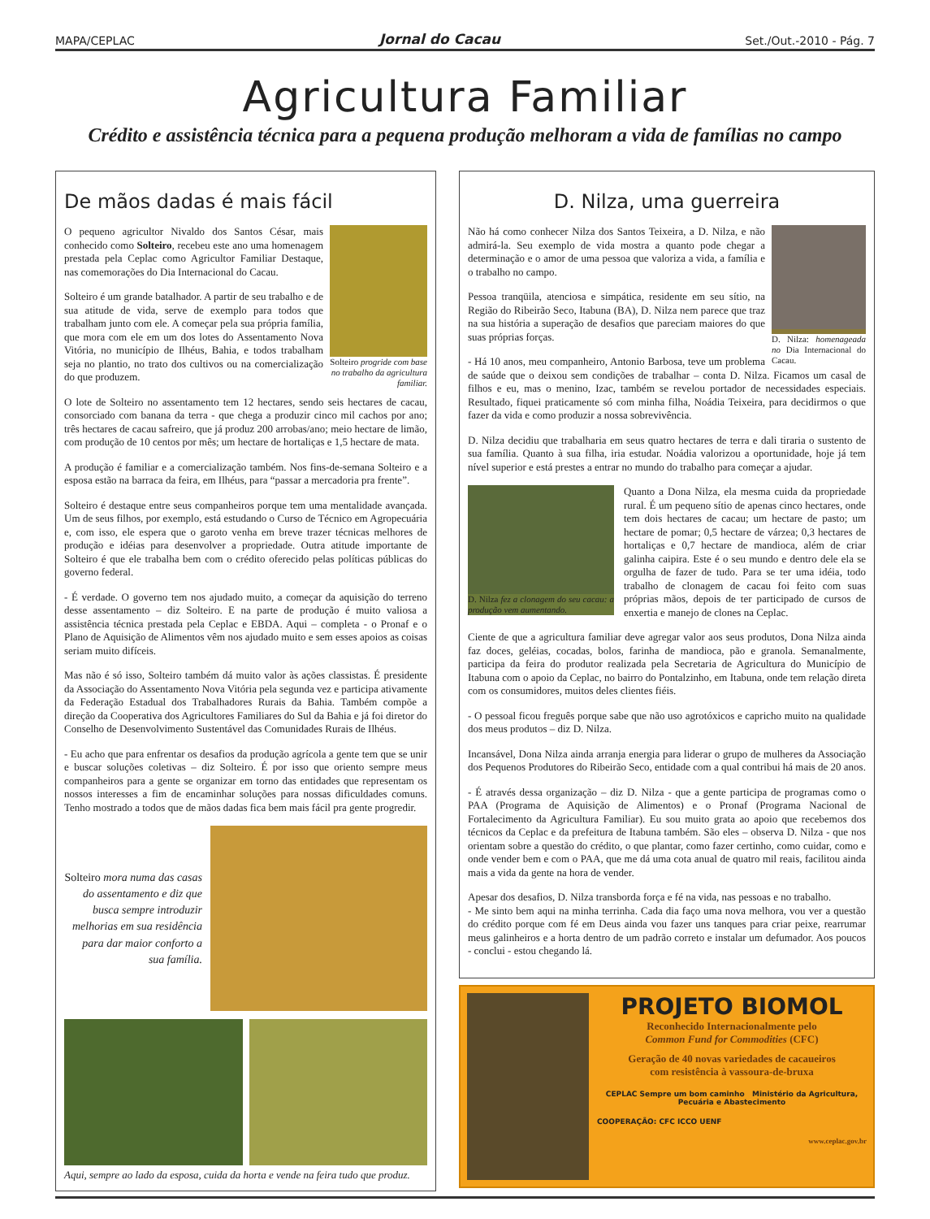MAPA/CEPLAC Jornal do Cacau Set./Out.-2010 - Pág. 7
Agricultura Familiar
Crédito e assistência técnica para a pequena produção melhoram a vida de famílias no campo
De mãos dadas é mais fácil
Solteiro progride com base no trabalho da agricultura familiar.
O pequeno agricultor Nivaldo dos Santos César, mais conhecido como Solteiro, recebeu este ano uma homenagem prestada pela Ceplac como Agricultor Familiar Destaque, nas comemorações do Dia Internacional do Cacau.
Solteiro é um grande batalhador. A partir de seu trabalho e de sua atitude de vida, serve de exemplo para todos que trabalham junto com ele. A começar pela sua própria família, que mora com ele em um dos lotes do Assentamento Nova Vitória, no município de Ilhéus, Bahia, e todos trabalham seja no plantio, no trato dos cultivos ou na comercialização do que produzem.
O lote de Solteiro no assentamento tem 12 hectares, sendo seis hectares de cacau, consorciado com banana da terra - que chega a produzir cinco mil cachos por ano; três hectares de cacau safreiro, que já produz 200 arrobas/ano; meio hectare de limão, com produção de 10 centos por mês; um hectare de hortaliças e 1,5 hectare de mata.
A produção é familiar e a comercialização também. Nos fins-de-semana Solteiro e a esposa estão na barraca da feira, em Ilhéus, para “passar a mercadoria pra frente”.
Solteiro é destaque entre seus companheiros porque tem uma mentalidade avançada. Um de seus filhos, por exemplo, está estudando o Curso de Técnico em Agropecuária e, com isso, ele espera que o garoto venha em breve trazer técnicas melhores de produção e idéias para desenvolver a propriedade. Outra atitude importante de Solteiro é que ele trabalha bem com o crédito oferecido pelas políticas públicas do governo federal.
- É verdade. O governo tem nos ajudado muito, a começar da aquisição do terreno desse assentamento – diz Solteiro. E na parte de produção é muito valiosa a assistência técnica prestada pela Ceplac e EBDA. Aqui – completa - o Pronaf e o Plano de Aquisição de Alimentos vêm nos ajudado muito e sem esses apoios as coisas seriam muito difíceis.
Mas não é só isso, Solteiro também dá muito valor às ações classistas. É presidente da Associação do Assentamento Nova Vitória pela segunda vez e participa ativamente da Federação Estadual dos Trabalhadores Rurais da Bahia. Também compõe a direção da Cooperativa dos Agricultores Familiares do Sul da Bahia e já foi diretor do Conselho de Desenvolvimento Sustentável das Comunidades Rurais de Ilhéus.
- Eu acho que para enfrentar os desafios da produção agrícola a gente tem que se unir e buscar soluções coletivas – diz Solteiro. É por isso que oriento sempre meus companheiros para a gente se organizar em torno das entidades que representam os nossos interesses a fim de encaminhar soluções para nossas dificuldades comuns. Tenho mostrado a todos que de mãos dadas fica bem mais fácil pra gente progredir.
Solteiro mora numa das casas do assentamento e diz que busca sempre introduzir melhorias em sua residência para dar maior conforto a sua família.
Aqui, sempre ao lado da esposa, cuida da horta e vende na feira tudo que produz.
D. Nilza, uma guerreira
D. Nilza: homenageada no Dia Internacional do Cacau.
Não há como conhecer Nilza dos Santos Teixeira, a D. Nilza, e não admirá-la. Seu exemplo de vida mostra a quanto pode chegar a determinação e o amor de uma pessoa que valoriza a vida, a família e o trabalho no campo.
Pessoa tranqüila, atenciosa e simpática, residente em seu sítio, na Região do Ribeirão Seco, Itabuna (BA), D. Nilza nem parece que traz na sua história a superação de desafios que pareciam maiores do que suas próprias forças.
- Há 10 anos, meu companheiro, Antonio Barbosa, teve um problema de saúde que o deixou sem condições de trabalhar – conta D. Nilza. Ficamos um casal de filhos e eu, mas o menino, Izac, também se revelou portador de necessidades especiais. Resultado, fiquei praticamente só com minha filha, Noádia Teixeira, para decidirmos o que fazer da vida e como produzir a nossa sobrevivência.
D. Nilza decidiu que trabalharia em seus quatro hectares de terra e dali tiraria o sustento de sua família. Quanto à sua filha, iria estudar. Noádia valorizou a oportunidade, hoje já tem nível superior e está prestes a entrar no mundo do trabalho para começar a ajudar.
D. Nilza fez a clonagem do seu cacau: a produção vem aumentando.
Quanto a Dona Nilza, ela mesma cuida da propriedade rural. É um pequeno sítio de apenas cinco hectares, onde tem dois hectares de cacau; um hectare de pasto; um hectare de pomar; 0,5 hectare de várzea; 0,3 hectares de hortaliças e 0,7 hectare de mandioca, além de criar galinha caipira. Este é o seu mundo e dentro dele ela se orgulha de fazer de tudo. Para se ter uma idéia, todo trabalho de clonagem de cacau foi feito com suas próprias mãos, depois de ter participado de cursos de enxertia e manejo de clones na Ceplac.
Ciente de que a agricultura familiar deve agregar valor aos seus produtos, Dona Nilza ainda faz doces, geléias, cocadas, bolos, farinha de mandioca, pão e granola. Semanalmente, participa da feira do produtor realizada pela Secretaria de Agricultura do Município de Itabuna com o apoio da Ceplac, no bairro do Pontalzinho, em Itabuna, onde tem relação direta com os consumidores, muitos deles clientes fiéis.
- O pessoal ficou freguês porque sabe que não uso agrotóxicos e capricho muito na qualidade dos meus produtos – diz D. Nilza.
Incansável, Dona Nilza ainda arranja energia para liderar o grupo de mulheres da Associação dos Pequenos Produtores do Ribeirão Seco, entidade com a qual contribui há mais de 20 anos.
- É através dessa organização – diz D. Nilza - que a gente participa de programas como o PAA (Programa de Aquisição de Alimentos) e o Pronaf (Programa Nacional de Fortalecimento da Agricultura Familiar). Eu sou muito grata ao apoio que recebemos dos técnicos da Ceplac e da prefeitura de Itabuna também. São eles – observa D. Nilza - que nos orientam sobre a questão do crédito, o que plantar, como fazer certinho, como cuidar, como e onde vender bem e com o PAA, que me dá uma cota anual de quatro mil reais, facilitou ainda mais a vida da gente na hora de vender.
Apesar dos desafios, D. Nilza transborda força e fé na vida, nas pessoas e no trabalho.
- Me sinto bem aqui na minha terrinha. Cada dia faço uma nova melhora, vou ver a questão do crédito porque com fé em Deus ainda vou fazer uns tanques para criar peixe, rearrumar meus galinheiros e a horta dentro de um padrão correto e instalar um defumador. Aos poucos - conclui - estou chegando lá.
PROJETO BIOMOL
Reconhecido Internacionalmente pelo
Common Fund for Commodities (CFC)
Geração de 40 novas variedades de cacaueiros
com resistência à vassoura-de-bruxa
CEPLAC Sempre um bom caminho Ministério da Agricultura, Pecuária e Abastecimento
COOPERAÇÃO: CFC ICCO UENF
www.ceplac.gov.br